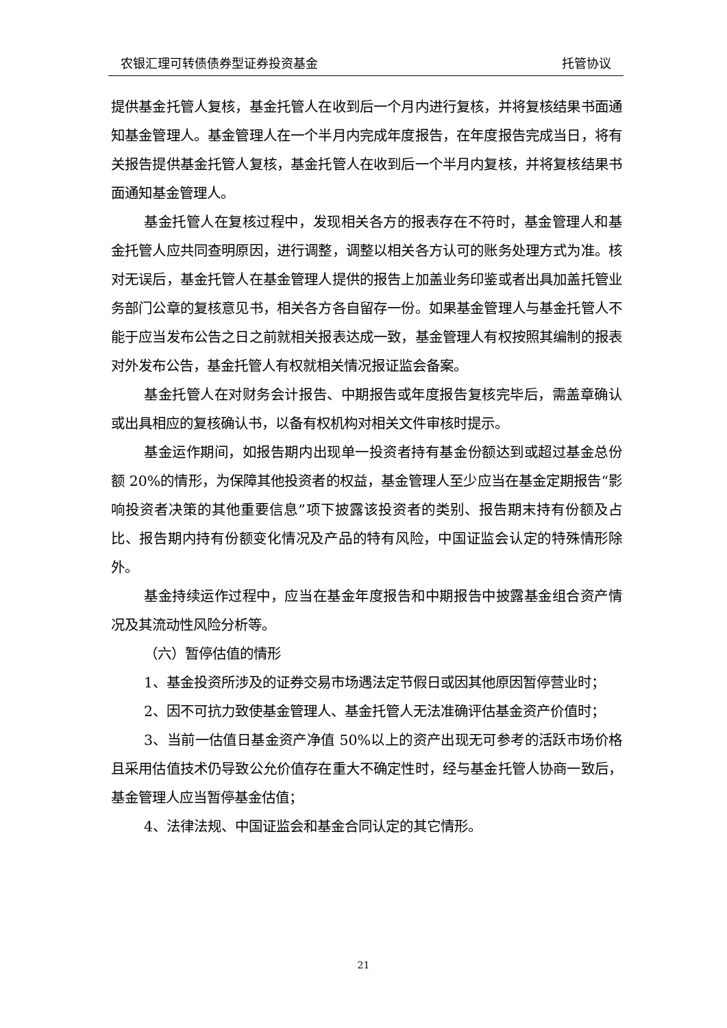农银汇理可转债债券型证券投资基金 托管协议
提供基金托管人复核，基金托管人在收到后一个月内进行复核，并将复核结果书面通知基金管理人。基金管理人在一个半月内完成年度报告，在年度报告完成当日，将有关报告提供基金托管人复核，基金托管人在收到后一个半月内复核，并将复核结果书面通知基金管理人。
基金托管人在复核过程中，发现相关各方的报表存在不符时，基金管理人和基金托管人应共同查明原因，进行调整，调整以相关各方认可的账务处理方式为准。核对无误后，基金托管人在基金管理人提供的报告上加盖业务印鉴或者出具加盖托管业务部门公章的复核意见书，相关各方各自留存一份。如果基金管理人与基金托管人不能于应当发布公告之日之前就相关报表达成一致，基金管理人有权按照其编制的报表对外发布公告，基金托管人有权就相关情况报证监会备案。
基金托管人在对财务会计报告、中期报告或年度报告复核完毕后，需盖章确认或出具相应的复核确认书，以备有权机构对相关文件审核时提示。
基金运作期间，如报告期内出现单一投资者持有基金份额达到或超过基金总份额 20%的情形，为保障其他投资者的权益，基金管理人至少应当在基金定期报告“影响投资者决策的其他重要信息”项下披露该投资者的类别、报告期末持有份额及占比、报告期内持有份额变化情况及产品的特有风险，中国证监会认定的特殊情形除外。
基金持续运作过程中，应当在基金年度报告和中期报告中披露基金组合资产情况及其流动性风险分析等。
（六）暂停估值的情形
1、基金投资所涉及的证券交易市场遇法定节假日或因其他原因暂停营业时；
2、因不可抗力致使基金管理人、基金托管人无法准确评估基金资产价值时；
3、当前一估值日基金资产净值 50%以上的资产出现无可参考的活跃市场价格且采用估值技术仍导致公允价值存在重大不确定性时，经与基金托管人协商一致后，基金管理人应当暂停基金估值；
4、法律法规、中国证监会和基金合同认定的其它情形。
21